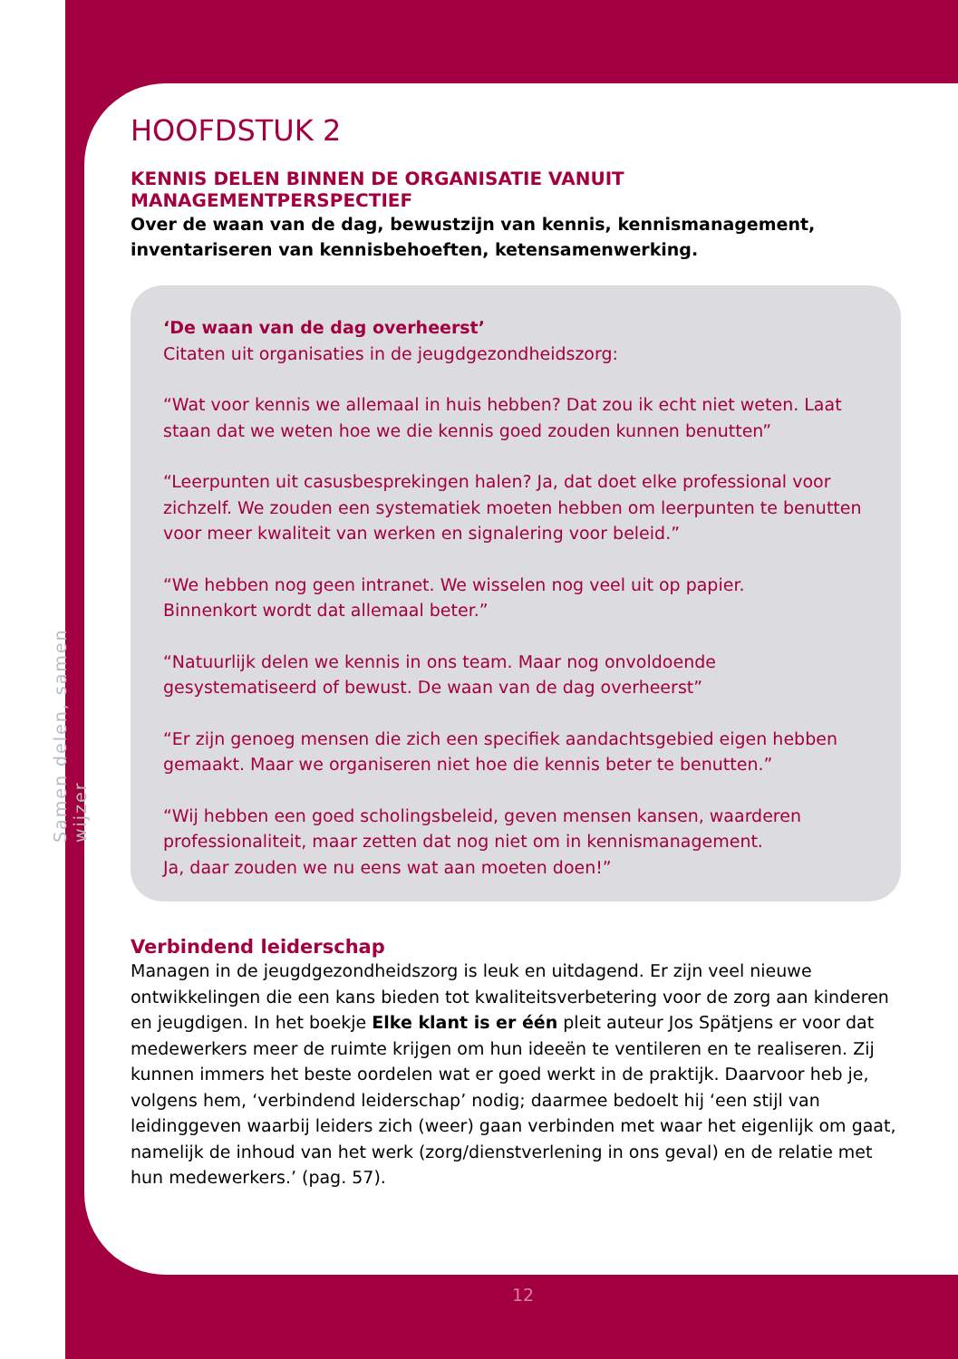Samen delen, samen wijzer
HOOFDSTUK 2
KENNIS DELEN BINNEN DE ORGANISATIE VANUIT MANAGEMENTPERSPECTIEF
Over de waan van de dag, bewustzijn van kennis, kennismanagement,
inventariseren van kennisbehoeften, ketensamenwerking.
‘De waan van de dag overheerst’
Citaten uit organisaties in de jeugdgezondheidszorg:
“Wat voor kennis we allemaal in huis hebben? Dat zou ik echt niet weten. Laat staan dat we weten hoe we die kennis goed zouden kunnen benutten”
“Leerpunten uit casusbesprekingen halen? Ja, dat doet elke professional voor zichzelf. We zouden een systematiek moeten hebben om leerpunten te benutten voor meer kwaliteit van werken en signalering voor beleid.”
“We hebben nog geen intranet. We wisselen nog veel uit op papier.
Binnenkort wordt dat allemaal beter.”
“Natuurlijk delen we kennis in ons team. Maar nog onvoldoende gesystematiseerd of bewust. De waan van de dag overheerst”
“Er zijn genoeg mensen die zich een specifiek aandachtsgebied eigen hebben gemaakt. Maar we organiseren niet hoe die kennis beter te benutten.”
“Wij hebben een goed scholingsbeleid, geven mensen kansen, waarderen professionaliteit, maar zetten dat nog niet om in kennismanagement.
Ja, daar zouden we nu eens wat aan moeten doen!”
Verbindend leiderschap
Managen in de jeugdgezondheidszorg is leuk en uitdagend. Er zijn veel nieuwe ontwikkelingen die een kans bieden tot kwaliteitsverbetering voor de zorg aan kinderen en jeugdigen. In het boekje Elke klant is er één pleit auteur Jos Spätjens er voor dat medewerkers meer de ruimte krijgen om hun ideeën te ventileren en te realiseren. Zij kunnen immers het beste oordelen wat er goed werkt in de praktijk. Daarvoor heb je, volgens hem, ‘verbindend leiderschap’ nodig; daarmee bedoelt hij ‘een stijl van leidinggeven waarbij leiders zich (weer) gaan verbinden met waar het eigenlijk om gaat, namelijk de inhoud van het werk (zorg/dienstverlening in ons geval) en de relatie met hun medewerkers.’ (pag. 57).
12